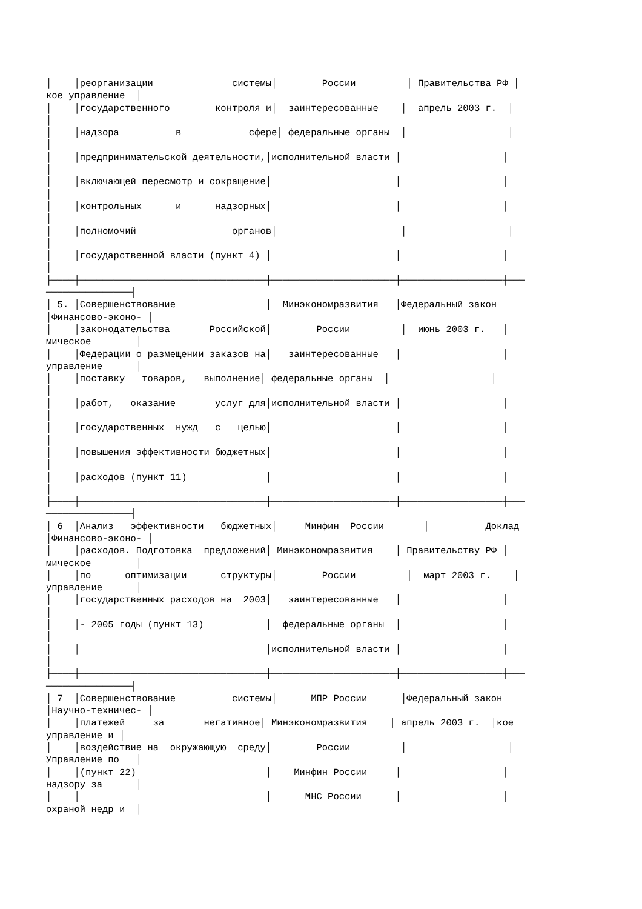│    │реорганизации              системы│        России         │ Правительства РФ │
кое управление  │
│    │государственного        контроля и│  заинтересованные    │  апрель 2003 г.  │
│
│    │надзора          в            сфере│ федеральные органы  │                  │
│
│    │предпринимательской деятельности,│исполнительной власти │                  │
│
│    │включающей пересмотр и сокращение│                      │                  │
│
│    │контрольных      и      надзорных│                      │                  │
│
│    │полномочий                 органов│                      │                  │
│
│    │государственной власти (пункт 4) │                      │                  │
│
├────┼─────────────────────────────────┼──────────────────────┼──────────────────┼───
───────────────┤
│ 5. │Совершенствование                │  Минэкономразвития   │Федеральный закон
│Финансово-эконо- │
│    │законодательства       Российской│        России         │  июнь 2003 г.   │
мическое        │
│    │Федерации о размещении заказов на│   заинтересованные   │                  │
управление      │
│    │поставку   товаров,   выполнение│ федеральные органы  │                  │
│
│    │работ,   оказание       услуг для│исполнительной власти │                  │
│
│    │государственных  нужд   с   целью│                      │                  │
│
│    │повышения эффективности бюджетных│                      │                  │
│
│    │расходов (пункт 11)              │                      │                  │
│
├────┼─────────────────────────────────┼──────────────────────┼──────────────────┼───
───────────────┤
│ 6  │Анализ   эффективности   бюджетных│     Минфин  России       │          Доклад
│Финансово-эконо- │
│    │расходов. Подготовка  предложений│ Минэкономразвития    │ Правительству РФ │
мическое        │
│    │по      оптимизации      структуры│        России         │  март 2003 г.    │
управление      │
│    │государственных расходов на  2003│   заинтересованные   │                  │
│
│    │- 2005 годы (пункт 13)           │  федеральные органы  │                  │
│
│    │                                 │исполнительной власти │                  │
│
├────┼─────────────────────────────────┼──────────────────────┼──────────────────┼───
───────────────┤
│ 7  │Совершенствование          системы│      МПР России      │Федеральный закон
│Научно-техничес- │
│    │платежей     за       негативное│ Минэкономразвития    │ апрель 2003 г.  │кое
управление и │
│    │воздействие на  окружающую  среду│        России         │                  │
Управление по   │
│    │(пункт 22)                       │    Минфин России     │                  │
надзору за      │
│    │                                 │      МНС России      │                  │
охраной недр и  │